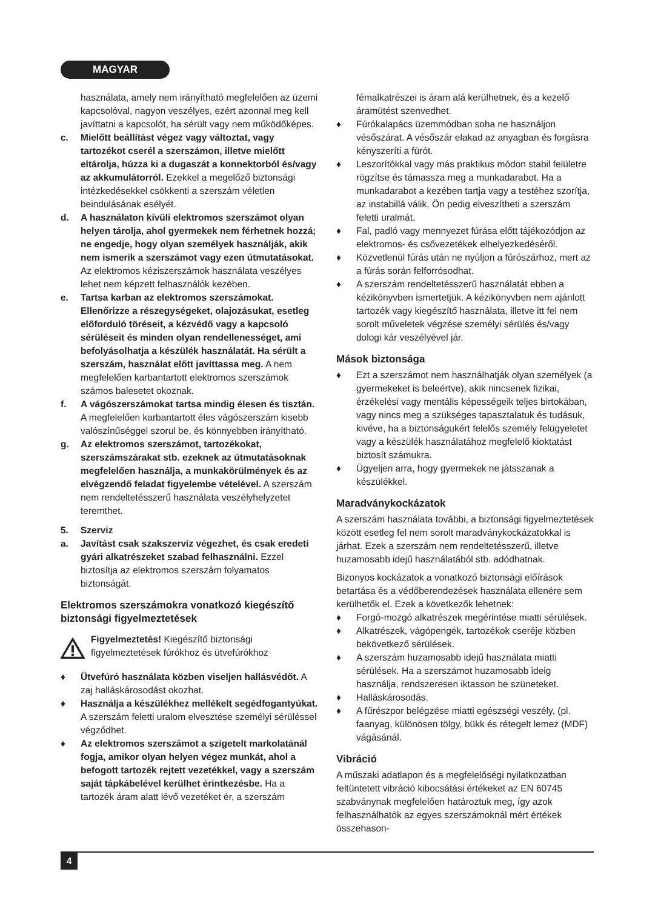MAGYAR
használata, amely nem irányítható megfelelően az üzemi kapcsolóval, nagyon veszélyes, ezért azonnal meg kell javíttatni a kapcsolót, ha sérült vagy nem működőképes.
c. Mielőtt beállítást végez vagy változtat, vagy tartozékot cserél a szerszámon, illetve mielőtt eltárolja, húzza ki a dugaszát a konnektorból és/vagy az akkumulátorról. Ezekkel a megelőző biztonsági intézkedésekkel csökkenti a szerszám véletlen beindulásának esélyét.
d. A használaton kívüli elektromos szerszámot olyan helyen tárolja, ahol gyermekek nem férhetnek hozzá; ne engedje, hogy olyan személyek használják, akik nem ismerik a szerszámot vagy ezen útmutatásokat. Az elektromos kéziszerszámok használata veszélyes lehet nem képzett felhasználók kezében.
e. Tartsa karban az elektromos szerszámokat. Ellenőrizze a részegységeket, olajozásukat, esetleg előforduló töréseit, a kézvédő vagy a kapcsoló sérüléseit és minden olyan rendellenességet, ami befolyásolhatja a készülék használatát. Ha sérült a szerszám, használat előtt javíttassa meg. A nem megfelelően karbantartott elektromos szerszámok számos balesetet okoznak.
f. A vágószerszámokat tartsa mindig élesen és tisztán. A megfelelően karbantartott éles vágószerszám kisebb valószínűséggel szorul be, és könnyebben irányítható.
g. Az elektromos szerszámot, tartozékokat, szerszámszárakat stb. ezeknek az útmutatásoknak megfelelően használja, a munkakörülmények és az elvégzendő feladat figyelembe vételével. A szerszám nem rendeltetésszerű használata veszélyhelyzetet teremthet.
5. Szerviz
a. Javítást csak szakszerviz végezhet, és csak eredeti gyári alkatrészeket szabad felhasználni. Ezzel biztosítja az elektromos szerszám folyamatos biztonságát.
Elektromos szerszámokra vonatkozó kiegészítő biztonsági figyelmeztetések
Figyelmeztetés! Kiegészítő biztonsági figyelmeztetések fúrókhoz és ütvefúrókhoz
♦ Ütvefúró használata közben viseljen hallásvédőt. A zaj halláskárosodást okozhat.
♦ Használja a készülékhez mellékelt segédfogantyúkat. A szerszám feletti uralom elvesztése személyi sérüléssel végződhet.
♦ Az elektromos szerszámot a szigetelt markolatánál fogja, amikor olyan helyen végez munkát, ahol a befogott tartozék rejtett vezetékkel, vagy a szerszám saját tápkábelével kerülhet érintkezésbe. Ha a tartozék áram alatt lévő vezetéket ér, a szerszám
fémalkatrészei is áram alá kerülhetnek, és a kezelő áramütést szenvedhet.
♦ Fúrókalapács üzemmódban soha ne használjon vésőszárat. A vésőszár elakad az anyagban és forgásra kényszeríti a fúrót.
♦ Leszorítókkal vagy más praktikus módon stabil felületre rögzítse és támassza meg a munkadarabot. Ha a munkadarabot a kezében tartja vagy a testéhez szorítja, az instabillá válik, Ön pedig elveszítheti a szerszám feletti uralmát.
♦ Fal, padló vagy mennyezet fúrása előtt tájékozódjon az elektromos- és csővezetékek elhelyezkedéséről.
♦ Közvetlenül fúrás után ne nyúljon a fúrószárhoz, mert az a fúrás során felforrósodhat.
♦ A szerszám rendeltetésszerű használatát ebben a kézikönyvben ismertetjük. A kézikönyvben nem ajánlott tartozék vagy kiegészítő használata, illetve itt fel nem sorolt műveletek végzése személyi sérülés és/vagy dologi kár veszélyével jár.
Mások biztonsága
♦ Ezt a szerszámot nem használhatják olyan személyek (a gyermekeket is beleértve), akik nincsenek fizikai, érzékelési vagy mentális képességeik teljes birtokában, vagy nincs meg a szükséges tapasztalatuk és tudásuk, kivéve, ha a biztonságukért felelős személy felügyeletet vagy a készülék használatához megfelelő kioktatást biztosít számukra.
♦ Ügyeljen arra, hogy gyermekek ne játsszanak a készülékkel.
Maradványkockázatok
A szerszám használata további, a biztonsági figyelmeztetések között esetleg fel nem sorolt maradványkockázatokkal is járhat. Ezek a szerszám nem rendeltetésszerű, illetve huzamosabb idejű használatából stb. adódhatnak.
Bizonyos kockázatok a vonatkozó biztonsági előírások betartása és a védőberendezések használata ellenére sem kerülhetők el. Ezek a következők lehetnek:
♦ Forgó-mozgó alkatrészek megérintése miatti sérülések.
♦ Alkatrészek, vágópengék, tartozékok cseréje közben bekövetkező sérülések.
♦ A szerszám huzamosabb idejű használata miatti sérülések. Ha a szerszámot huzamosabb ideig használja, rendszeresen iktasson be szüneteket.
♦ Halláskárosodás.
♦ A fűrészpor belégzése miatti egészségi veszély, (pl. faanyag, különösen tölgy, bükk és rétegelt lemez (MDF) vágásánál.
Vibráció
A műszaki adatlapon és a megfelelőségi nyilatkozatban feltüntetett vibráció kibocsátási értékeket az EN 60745 szabványnak megfelelően határoztuk meg, így azok felhasználhatók az egyes szerszámoknál mért értékek összehason-
4